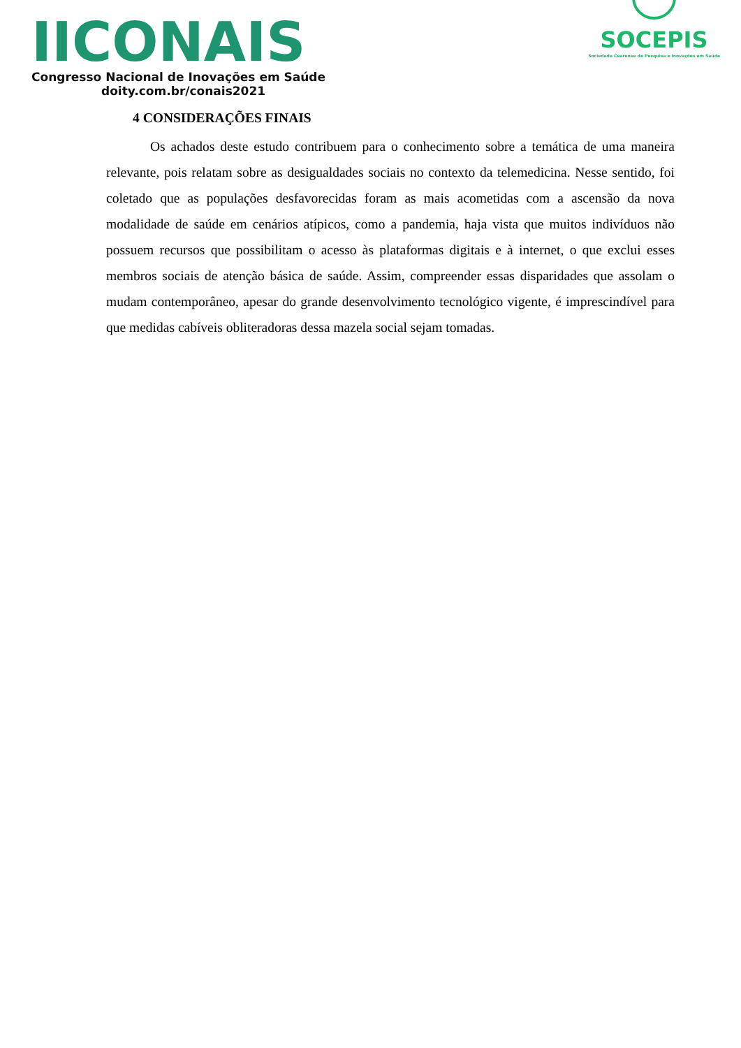IICONAIS
Congresso Nacional de Inovações em Saúde
doity.com.br/conais2021
SOCEPIS
Sociedade Cearense de Pesquisa e Inovações em Saúde
4 CONSIDERAÇÕES FINAIS
Os achados deste estudo contribuem para o conhecimento sobre a temática de uma maneira relevante, pois relatam sobre as desigualdades sociais no contexto da telemedicina. Nesse sentido, foi coletado que as populações desfavorecidas foram as mais acometidas com a ascensão da nova modalidade de saúde em cenários atípicos, como a pandemia, haja vista que muitos indivíduos não possuem recursos que possibilitam o acesso às plataformas digitais e à internet, o que exclui esses membros sociais de atenção básica de saúde. Assim, compreender essas disparidades que assolam o mudam contemporâneo, apesar do grande desenvolvimento tecnológico vigente, é imprescindível para que medidas cabíveis obliteradoras dessa mazela social sejam tomadas.